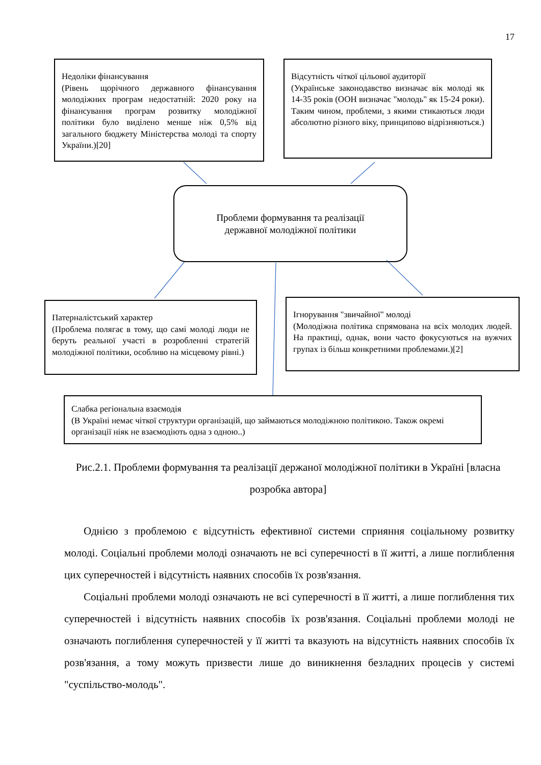17
Недоліки фінансування
(Рівень щорічного державного фінансування молодіжних програм недостатній: 2020 року на фінансування програм розвитку молодіжної політики було виділено менше ніж 0,5% від загального бюджету Міністерства молоді та спорту України.)[20]
Відсутність чіткої цільової аудиторії
(Українське законодавство визначає вік молоді як 14-35 років (ООН визначає "молодь" як 15-24 роки). Таким чином, проблеми, з якими стикаються люди абсолютно різного віку, принципово відрізняються.)
Проблеми формування та реалізації
державної молодіжної політики
Патерналістський характер
(Проблема полягає в тому, що самі молоді люди не беруть реальної участі в розробленні стратегій молодіжної політики, особливо на місцевому рівні.)
Ігнорування "звичайної" молоді
(Молодіжна політика спрямована на всіх молодих людей. На практиці, однак, вони часто фокусуються на вужчих групах із більш конкретними проблемами.)[2]
Слабка регіональна взаємодія
(В Україні немає чіткої структури організацій, що займаються молодіжною політикою. Також окремі організації ніяк не взаємодіють одна з одною..)
Рис.2.1. Проблеми формування та реалізації держаної молодіжної політики в Україні [власна розробка автора]
Однією з проблемою є відсутність ефективної системи сприяння соціальному розвитку молоді. Соціальні проблеми молоді означають не всі суперечності в її житті, а лише поглиблення цих суперечностей і відсутність наявних способів їх розв'язання.
Соціальні проблеми молоді означають не всі суперечності в її житті, а лише поглиблення тих суперечностей і відсутність наявних способів їх розв'язання. Соціальні проблеми молоді не означають поглиблення суперечностей у її житті та вказують на відсутність наявних способів їх розв'язання, а тому можуть призвести лише до виникнення безладних процесів у системі "суспільство-молодь".